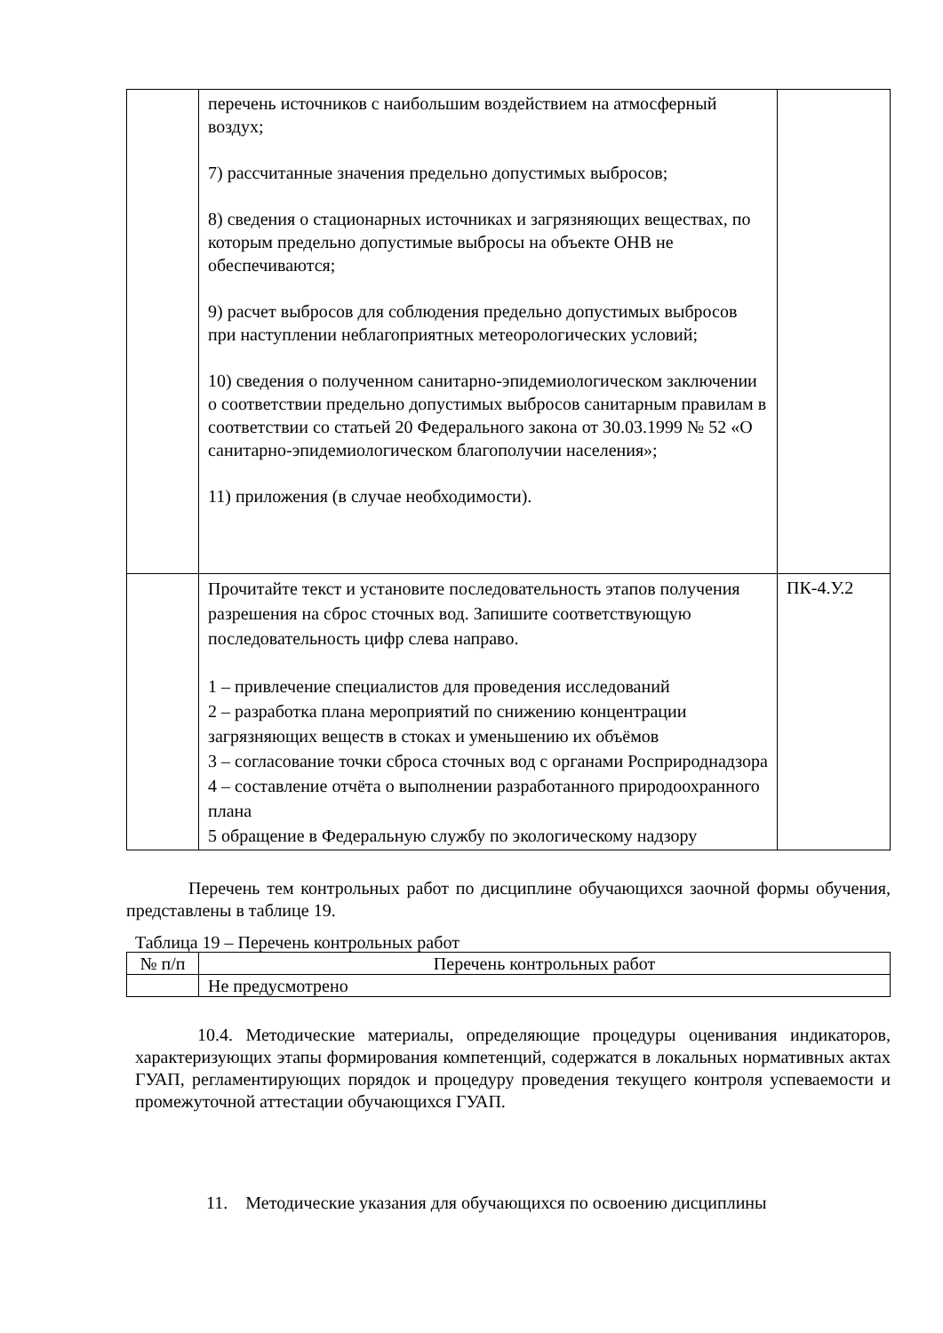| | перечень источников с наибольшим воздействием на атмосферный воздух; 7) рассчитанные значения предельно допустимых выбросов; 8) сведения о стационарных источниках и загрязняющих веществах, по которым предельно допустимые выбросы на объекте ОНВ не обеспечиваются; 9) расчет выбросов для соблюдения предельно допустимых выбросов при наступлении неблагоприятных метеорологических условий; 10) сведения о полученном санитарно-эпидемиологическом заключении о соответствии предельно допустимых выбросов санитарным правилам в соответствии со статьей 20 Федерального закона от 30.03.1999 № 52 «О санитарно-эпидемиологическом благополучии населения»; 11) приложения (в случае необходимости). | |
| | Прочитайте текст и установите последовательность этапов получения разрешения на сброс сточных вод. Запишите соответствующую последовательность цифр слева направо. 1 – привлечение специалистов для проведения исследований 2 – разработка плана мероприятий по снижению концентрации загрязняющих веществ в стоках и уменьшению их объёмов 3 – согласование точки сброса сточных вод с органами Росприроднадзора 4 – составление отчёта о выполнении разработанного природоохранного плана 5 обращение в Федеральную службу по экологическому надзору | ПК-4.У.2 |
Перечень тем контрольных работ по дисциплине обучающихся заочной формы обучения, представлены в таблице 19.
Таблица 19 – Перечень контрольных работ
| № п/п | Перечень контрольных работ |
| --- | --- |
| | Не предусмотрено |
10.4. Методические материалы, определяющие процедуры оценивания индикаторов, характеризующих этапы формирования компетенций, содержатся в локальных нормативных актах ГУАП, регламентирующих порядок и процедуру проведения текущего контроля успеваемости и промежуточной аттестации обучающихся ГУАП.
11. Методические указания для обучающихся по освоению дисциплины